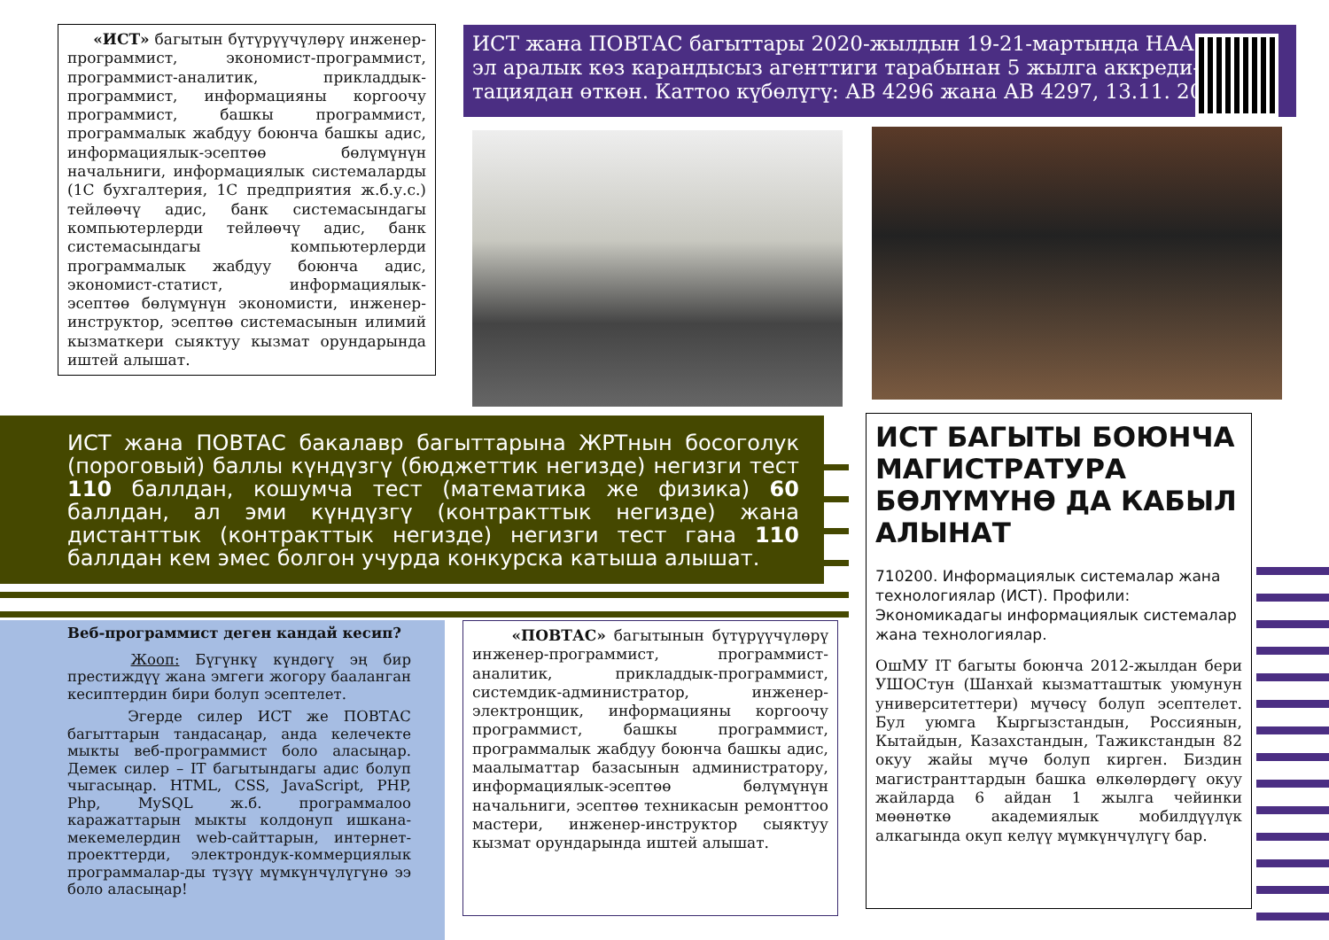«ИСТ» багытын бүтүрүүчүлөрү инженер-программист, экономист-программист, программист-аналитик, прикладдык-программист, информацияны коргоочу программист, башкы программист, программалык жабдуу боюнча башкы адис, информациялык-эсептөө бөлүмүнүн начальниги, информациялык системаларды (1С бухгалтерия, 1С предприятия ж.б.у.с.) тейлөөчү адис, банк системасындагы компьютерлерди тейлөөчү адис, банк системасындагы компьютерлерди программалык жабдуу боюнча адис, экономист-статист, информациялык-эсептөө бөлүмүнүн экономисти, инженер-инструктор, эсептөө системасынын илимий кызматкери сыяктуу кызмат орундарында иштей алышат.
ИСТ жана ПОВТАС багыттары 2020-жылдын 19-21-мартында НААР
эл аралык көз карандысыз агенттиги тарабынан 5 жылга аккреди-
тациядан өткөн. Каттоо күбөлүгү: АВ 4296 жана АВ 4297, 13.11. 2020
ИСТ жана ПОВТАС бакалавр багыттарына ЖРТнын босоголук (пороговый) баллы күндүзгү (бюджеттик негизде) негизги тест 110 баллдан, кошумча тест (математика же физика) 60 баллдан, ал эми күндүзгү (контракттык негизде) жана дистанттык (контракттык негизде) негизги тест гана 110 баллдан кем эмес болгон учурда конкурска катыша алышат.
Веб-программист деген кандай кесип?
Жооп: Бүгүнкү күндөгү эң бир престиждүү жана эмгеги жогору бааланган кесиптердин бири болуп эсептелет.
Эгерде силер ИСТ же ПОВТАС багыттарын тандасаңар, анда келечекте мыкты веб-программист боло аласыңар. Демек силер – IT багытындагы адис болуп чыгасыңар. HTML, CSS, JavaScript, PHP, Php, MySQL ж.б. программалоо каражаттарын мыкты колдонуп ишкана-мекемелердин web-сайттарын, интернет-проекттерди, электрондук-коммерциялык программалар-ды түзүү мүмкүнчүлүгүнө ээ боло аласыңар!
«ПОВТАС» багытынын бүтүрүүчүлөрү инженер-программист, программист-аналитик, прикладдык-программист, системдик-администратор, инженер-электронщик, информацияны коргоочу программист, башкы программист, программалык жабдуу боюнча башкы адис, маалыматтар базасынын администратору, информациялык-эсептөө бөлүмүнүн начальниги, эсептөө техникасын ремонттоо мастери, инженер-инструктор сыяктуу кызмат орундарында иштей алышат.
ИСТ БАГЫТЫ БОЮНЧА МАГИСТРАТУРА БӨЛҮМҮНӨ ДА КАБЫЛ АЛЫНАТ
710200. Информациялык системалар жана технологиялар (ИСТ). Профили: Экономикадагы информациялык системалар жана технологиялар.
ОшМУ IT багыты боюнча 2012-жылдан бери УШОСтун (Шанхай кызматташтык уюмунун университеттери) мүчөсү болуп эсептелет. Бул уюмга Кыргызстандын, Россиянын, Кытайдын, Казахстандын, Тажикстандын 82 окуу жайы мүчө болуп кирген. Биздин магистранттардын башка өлкөлөрдөгү окуу жайларда 6 айдан 1 жылга чейинки мөөнөткө академиялык мобилдүүлүк алкагында окуп келүү мүмкүнчүлүгү бар.